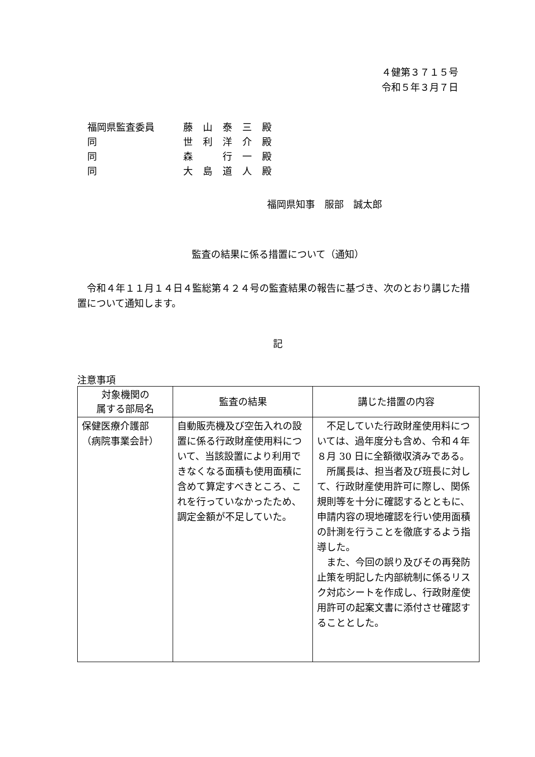４健第３７１５号
令和５年３月７日
福岡県監査委員 藤山泰三殿
同 世利洋介殿
同 森　行一殿
同 大島道人殿
福岡県知事　服部　誠太郎
監査の結果に係る措置について（通知）
令和４年１１月１４日４監総第４２４号の監査結果の報告に基づき、次のとおり講じた措置について通知します。
記
注意事項
| 対象機関の 属する部局名 | 監査の結果 | 講じた措置の内容 |
| --- | --- | --- |
| 保健医療介護部 （病院事業会計） | 自動販売機及び空缶入れの設置に係る行政財産使用料について、当該設置により利用できなくなる面積も使用面積に含めて算定すべきところ、これを行っていなかったため、調定金額が不足していた。 | 不足していた行政財産使用料については、過年度分も含め、令和４年８月 30 日に全額徴収済みである。 所属長は、担当者及び班長に対して、行政財産使用許可に際し、関係規則等を十分に確認するとともに、申請内容の現地確認を行い使用面積の計測を行うことを徹底するよう指導した。 また、今回の誤り及びその再発防止策を明記した内部統制に係るリスク対応シートを作成し、行政財産使用許可の起案文書に添付させ確認することとした。 |